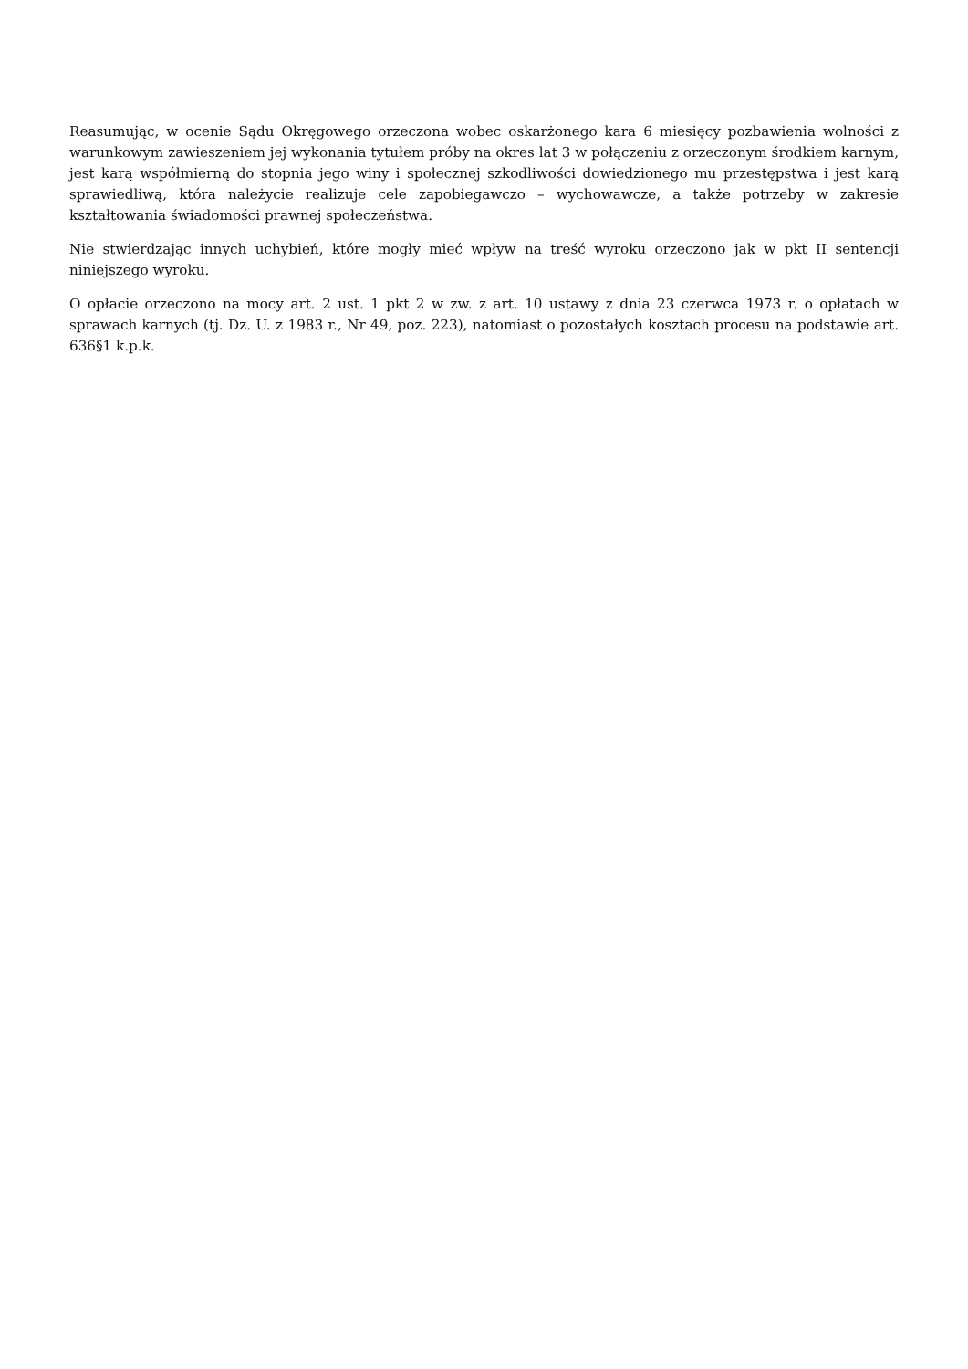Reasumując, w ocenie Sądu Okręgowego orzeczona wobec oskarżonego kara 6 miesięcy pozbawienia wolności z warunkowym zawieszeniem jej wykonania tytułem próby na okres lat 3 w połączeniu z orzeczonym środkiem karnym, jest karą współmierną do stopnia jego winy i społecznej szkodliwości dowiedzionego mu przestępstwa i jest karą sprawiedliwą, która należycie realizuje cele zapobiegawczo – wychowawcze, a także potrzeby w zakresie kształtowania świadomości prawnej społeczeństwa.
Nie stwierdzając innych uchybień, które mogły mieć wpływ na treść wyroku orzeczono jak w pkt II sentencji niniejszego wyroku.
O opłacie orzeczono na mocy art. 2 ust. 1 pkt 2 w zw. z art. 10 ustawy z dnia 23 czerwca 1973 r. o opłatach w sprawach karnych (tj. Dz. U. z 1983 r., Nr 49, poz. 223), natomiast o pozostałych kosztach procesu na podstawie art. 636§1 k.p.k.